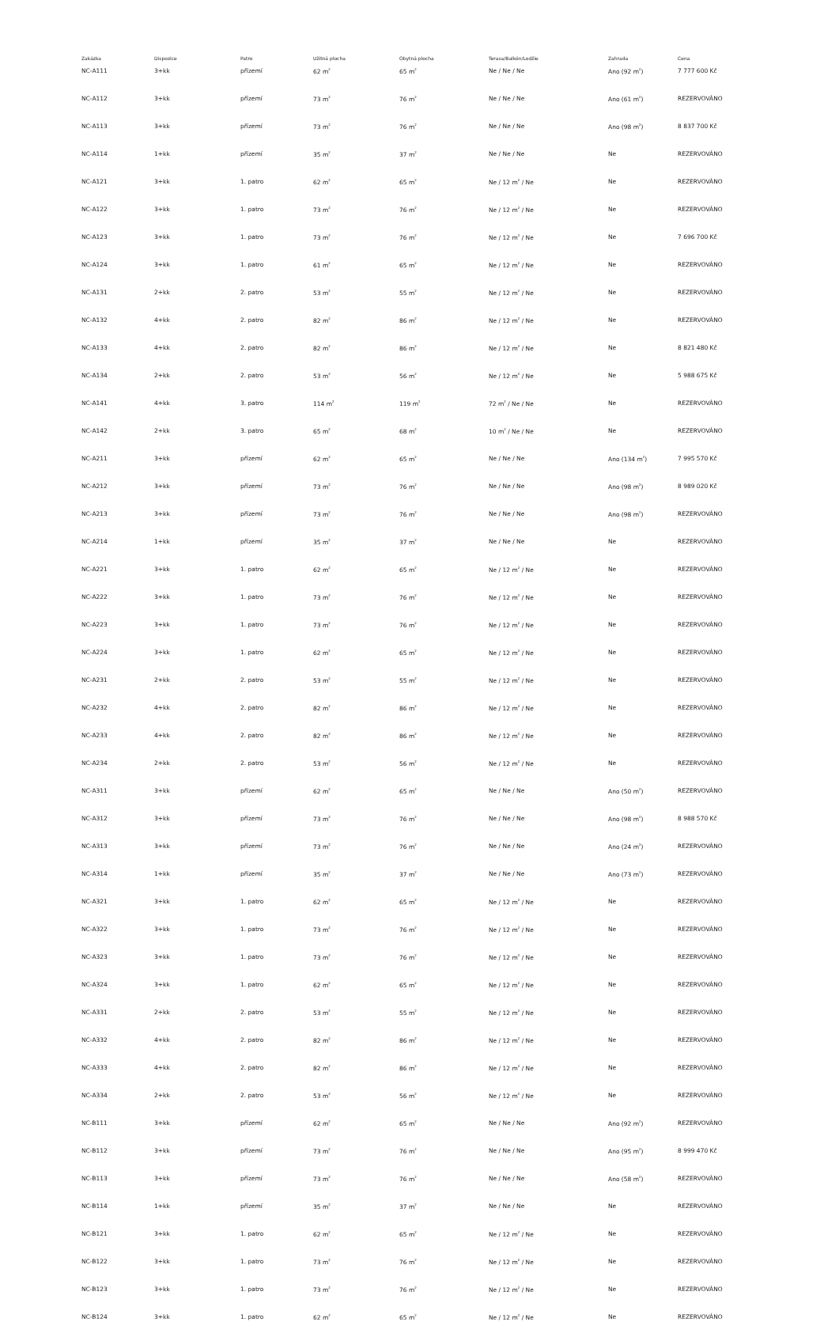| Zakázka | Dispozice | Patro | Užitná plocha | Obytná plocha | Terasa/Balkón/Lodžie | Zahrada | Cena |
| --- | --- | --- | --- | --- | --- | --- | --- |
| NC-A111 | 3+kk | přízemí | 62 m<sup>2</sup> | 65 m<sup>2</sup> | Ne / Ne / Ne | Ano (92 m<sup>2</sup>) | 7 777 600 Kč |
| NC-A112 | 3+kk | přízemí | 73 m<sup>2</sup> | 76 m<sup>2</sup> | Ne / Ne / Ne | Ano (61 m<sup>2</sup>) | REZERVOVÁNO |
| NC-A113 | 3+kk | přízemí | 73 m<sup>2</sup> | 76 m<sup>2</sup> | Ne / Ne / Ne | Ano (98 m<sup>2</sup>) | 8 837 700 Kč |
| NC-A114 | 1+kk | přízemí | 35 m<sup>2</sup> | 37 m<sup>2</sup> | Ne / Ne / Ne | Ne | REZERVOVÁNO |
| NC-A121 | 3+kk | 1. patro | 62 m<sup>2</sup> | 65 m<sup>2</sup> | Ne / 12 m<sup>2</sup> / Ne | Ne | REZERVOVÁNO |
| NC-A122 | 3+kk | 1. patro | 73 m<sup>2</sup> | 76 m<sup>2</sup> | Ne / 12 m<sup>2</sup> / Ne | Ne | REZERVOVÁNO |
| NC-A123 | 3+kk | 1. patro | 73 m<sup>2</sup> | 76 m<sup>2</sup> | Ne / 12 m<sup>2</sup> / Ne | Ne | 7 696 700 Kč |
| NC-A124 | 3+kk | 1. patro | 61 m<sup>2</sup> | 65 m<sup>2</sup> | Ne / 12 m<sup>2</sup> / Ne | Ne | REZERVOVÁNO |
| NC-A131 | 2+kk | 2. patro | 53 m<sup>2</sup> | 55 m<sup>2</sup> | Ne / 12 m<sup>2</sup> / Ne | Ne | REZERVOVÁNO |
| NC-A132 | 4+kk | 2. patro | 82 m<sup>2</sup> | 86 m<sup>2</sup> | Ne / 12 m<sup>2</sup> / Ne | Ne | REZERVOVÁNO |
| NC-A133 | 4+kk | 2. patro | 82 m<sup>2</sup> | 86 m<sup>2</sup> | Ne / 12 m<sup>2</sup> / Ne | Ne | 8 821 480 Kč |
| NC-A134 | 2+kk | 2. patro | 53 m<sup>2</sup> | 56 m<sup>2</sup> | Ne / 12 m<sup>2</sup> / Ne | Ne | 5 988 675 Kč |
| NC-A141 | 4+kk | 3. patro | 114 m<sup>2</sup> | 119 m<sup>2</sup> | 72 m<sup>2</sup> / Ne / Ne | Ne | REZERVOVÁNO |
| NC-A142 | 2+kk | 3. patro | 65 m<sup>2</sup> | 68 m<sup>2</sup> | 10 m<sup>2</sup> / Ne / Ne | Ne | REZERVOVÁNO |
| NC-A211 | 3+kk | přízemí | 62 m<sup>2</sup> | 65 m<sup>2</sup> | Ne / Ne / Ne | Ano (134 m<sup>2</sup>) | 7 995 570 Kč |
| NC-A212 | 3+kk | přízemí | 73 m<sup>2</sup> | 76 m<sup>2</sup> | Ne / Ne / Ne | Ano (98 m<sup>2</sup>) | 8 989 020 Kč |
| NC-A213 | 3+kk | přízemí | 73 m<sup>2</sup> | 76 m<sup>2</sup> | Ne / Ne / Ne | Ano (98 m<sup>2</sup>) | REZERVOVÁNO |
| NC-A214 | 1+kk | přízemí | 35 m<sup>2</sup> | 37 m<sup>2</sup> | Ne / Ne / Ne | Ne | REZERVOVÁNO |
| NC-A221 | 3+kk | 1. patro | 62 m<sup>2</sup> | 65 m<sup>2</sup> | Ne / 12 m<sup>2</sup> / Ne | Ne | REZERVOVÁNO |
| NC-A222 | 3+kk | 1. patro | 73 m<sup>2</sup> | 76 m<sup>2</sup> | Ne / 12 m<sup>2</sup> / Ne | Ne | REZERVOVÁNO |
| NC-A223 | 3+kk | 1. patro | 73 m<sup>2</sup> | 76 m<sup>2</sup> | Ne / 12 m<sup>2</sup> / Ne | Ne | REZERVOVÁNO |
| NC-A224 | 3+kk | 1. patro | 62 m<sup>2</sup> | 65 m<sup>2</sup> | Ne / 12 m<sup>2</sup> / Ne | Ne | REZERVOVÁNO |
| NC-A231 | 2+kk | 2. patro | 53 m<sup>2</sup> | 55 m<sup>2</sup> | Ne / 12 m<sup>2</sup> / Ne | Ne | REZERVOVÁNO |
| NC-A232 | 4+kk | 2. patro | 82 m<sup>2</sup> | 86 m<sup>2</sup> | Ne / 12 m<sup>2</sup> / Ne | Ne | REZERVOVÁNO |
| NC-A233 | 4+kk | 2. patro | 82 m<sup>2</sup> | 86 m<sup>2</sup> | Ne / 12 m<sup>2</sup> / Ne | Ne | REZERVOVÁNO |
| NC-A234 | 2+kk | 2. patro | 53 m<sup>2</sup> | 56 m<sup>2</sup> | Ne / 12 m<sup>2</sup> / Ne | Ne | REZERVOVÁNO |
| NC-A311 | 3+kk | přízemí | 62 m<sup>2</sup> | 65 m<sup>2</sup> | Ne / Ne / Ne | Ano (50 m<sup>2</sup>) | REZERVOVÁNO |
| NC-A312 | 3+kk | přízemí | 73 m<sup>2</sup> | 76 m<sup>2</sup> | Ne / Ne / Ne | Ano (98 m<sup>2</sup>) | 8 988 570 Kč |
| NC-A313 | 3+kk | přízemí | 73 m<sup>2</sup> | 76 m<sup>2</sup> | Ne / Ne / Ne | Ano (24 m<sup>2</sup>) | REZERVOVÁNO |
| NC-A314 | 1+kk | přízemí | 35 m<sup>2</sup> | 37 m<sup>2</sup> | Ne / Ne / Ne | Ano (73 m<sup>2</sup>) | REZERVOVÁNO |
| NC-A321 | 3+kk | 1. patro | 62 m<sup>2</sup> | 65 m<sup>2</sup> | Ne / 12 m<sup>2</sup> / Ne | Ne | REZERVOVÁNO |
| NC-A322 | 3+kk | 1. patro | 73 m<sup>2</sup> | 76 m<sup>2</sup> | Ne / 12 m<sup>2</sup> / Ne | Ne | REZERVOVÁNO |
| NC-A323 | 3+kk | 1. patro | 73 m<sup>2</sup> | 76 m<sup>2</sup> | Ne / 12 m<sup>2</sup> / Ne | Ne | REZERVOVÁNO |
| NC-A324 | 3+kk | 1. patro | 62 m<sup>2</sup> | 65 m<sup>2</sup> | Ne / 12 m<sup>2</sup> / Ne | Ne | REZERVOVÁNO |
| NC-A331 | 2+kk | 2. patro | 53 m<sup>2</sup> | 55 m<sup>2</sup> | Ne / 12 m<sup>2</sup> / Ne | Ne | REZERVOVÁNO |
| NC-A332 | 4+kk | 2. patro | 82 m<sup>2</sup> | 86 m<sup>2</sup> | Ne / 12 m<sup>2</sup> / Ne | Ne | REZERVOVÁNO |
| NC-A333 | 4+kk | 2. patro | 82 m<sup>2</sup> | 86 m<sup>2</sup> | Ne / 12 m<sup>2</sup> / Ne | Ne | REZERVOVÁNO |
| NC-A334 | 2+kk | 2. patro | 53 m<sup>2</sup> | 56 m<sup>2</sup> | Ne / 12 m<sup>2</sup> / Ne | Ne | REZERVOVÁNO |
| NC-B111 | 3+kk | přízemí | 62 m<sup>2</sup> | 65 m<sup>2</sup> | Ne / Ne / Ne | Ano (92 m<sup>2</sup>) | REZERVOVÁNO |
| NC-B112 | 3+kk | přízemí | 73 m<sup>2</sup> | 76 m<sup>2</sup> | Ne / Ne / Ne | Ano (95 m<sup>2</sup>) | 8 999 470 Kč |
| NC-B113 | 3+kk | přízemí | 73 m<sup>2</sup> | 76 m<sup>2</sup> | Ne / Ne / Ne | Ano (58 m<sup>2</sup>) | REZERVOVÁNO |
| NC-B114 | 1+kk | přízemí | 35 m<sup>2</sup> | 37 m<sup>2</sup> | Ne / Ne / Ne | Ne | REZERVOVÁNO |
| NC-B121 | 3+kk | 1. patro | 62 m<sup>2</sup> | 65 m<sup>2</sup> | Ne / 12 m<sup>2</sup> / Ne | Ne | REZERVOVÁNO |
| NC-B122 | 3+kk | 1. patro | 73 m<sup>2</sup> | 76 m<sup>2</sup> | Ne / 12 m<sup>2</sup> / Ne | Ne | REZERVOVÁNO |
| NC-B123 | 3+kk | 1. patro | 73 m<sup>2</sup> | 76 m<sup>2</sup> | Ne / 12 m<sup>2</sup> / Ne | Ne | REZERVOVÁNO |
| NC-B124 | 3+kk | 1. patro | 62 m<sup>2</sup> | 65 m<sup>2</sup> | Ne / 12 m<sup>2</sup> / Ne | Ne | REZERVOVÁNO |